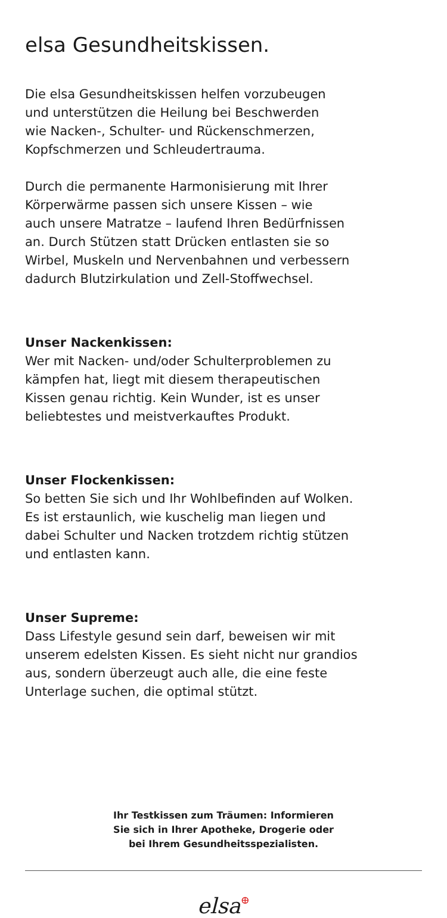elsa Gesundheitskissen.
Die elsa Gesundheitskissen helfen vorzubeugen
und unterstützen die Heilung bei Beschwerden
wie Nacken-, Schulter- und Rückenschmerzen,
Kopfschmerzen und Schleudertrauma.
Durch die permanente Harmonisierung mit Ihrer
Körperwärme passen sich unsere Kissen – wie
auch unsere Matratze – laufend Ihren Bedürfnissen
an. Durch Stützen statt Drücken entlasten sie so
Wirbel, Muskeln und Nervenbahnen und verbessern
dadurch Blutzirkulation und Zell-Stoffwechsel.
Unser Nackenkissen:
Wer mit Nacken- und/oder Schulterproblemen zu
kämpfen hat, liegt mit diesem therapeutischen
Kissen genau richtig. Kein Wunder, ist es unser
beliebtestes und meistverkauftes Produkt.
Unser Flockenkissen:
So betten Sie sich und Ihr Wohlbefinden auf Wolken.
Es ist erstaunlich, wie kuschelig man liegen und
dabei Schulter und Nacken trotzdem richtig stützen
und entlasten kann.
Unser Supreme:
Dass Lifestyle gesund sein darf, beweisen wir mit
unserem edelsten Kissen. Es sieht nicht nur grandios
aus, sondern überzeugt auch alle, die eine feste
Unterlage suchen, die optimal stützt.
Ihr Testkissen zum Träumen: Informieren
Sie sich in Ihrer Apotheke, Drogerie oder
bei Ihrem Gesundheitsspezialisten.
elsa⊕